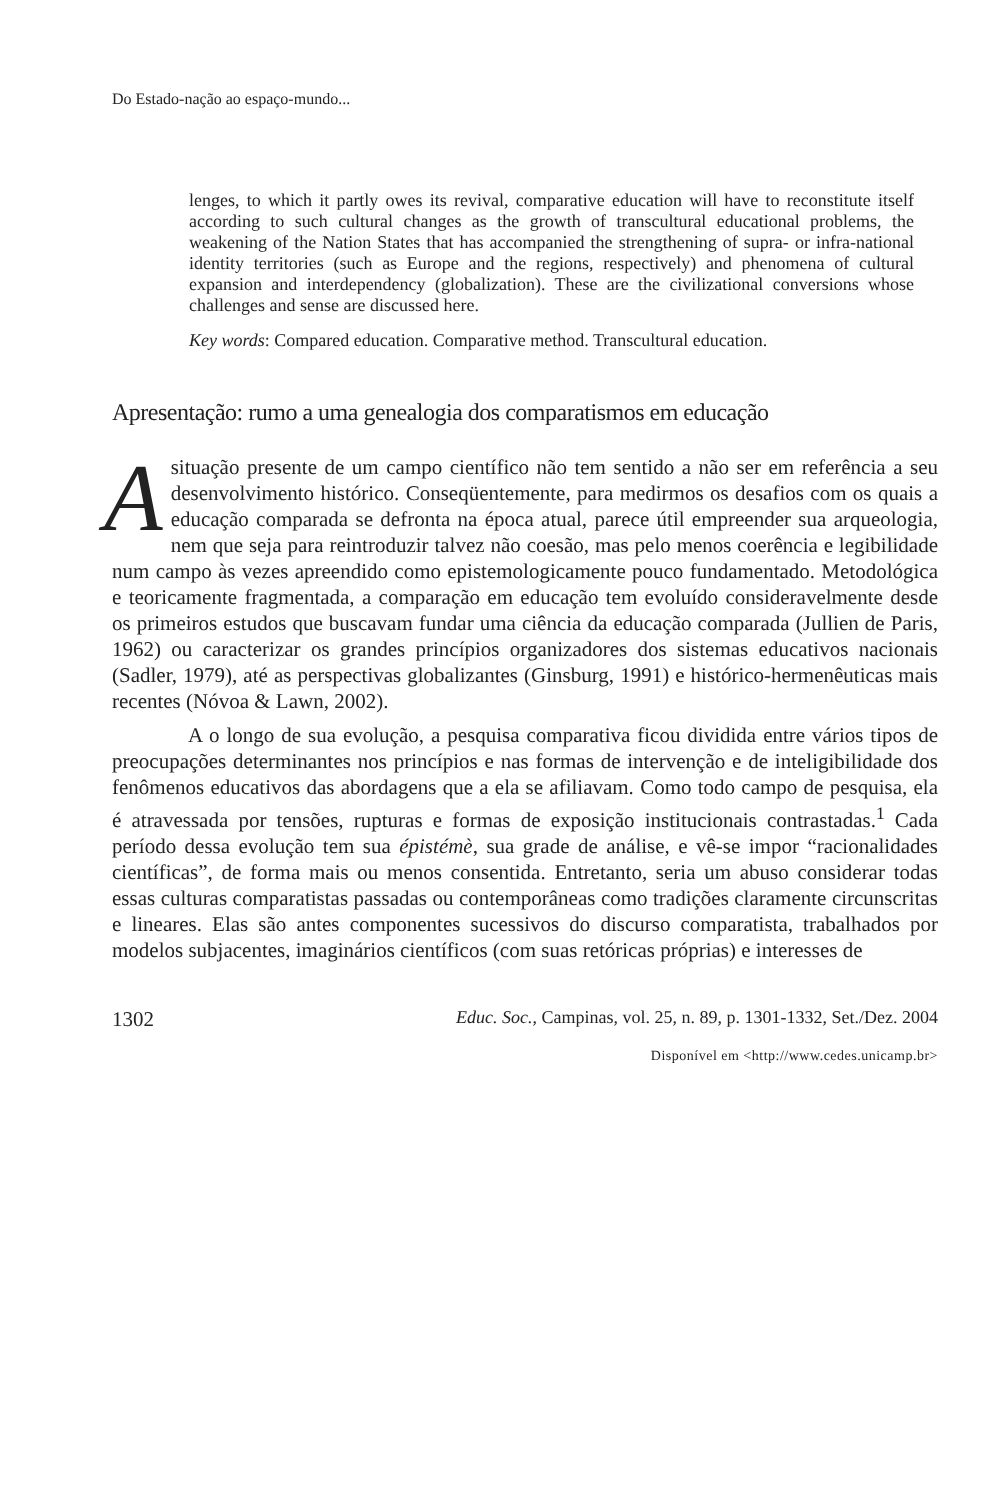Do Estado-nação ao espaço-mundo...
lenges, to which it partly owes its revival, comparative education will have to reconstitute itself according to such cultural changes as the growth of transcultural educational problems, the weakening of the Nation States that has accompanied the strengthening of supra- or infra-national identity territories (such as Europe and the regions, respectively) and phenomena of cultural expansion and interdependency (globalization). These are the civilizational conversions whose challenges and sense are discussed here.
Key words: Compared education. Comparative method. Transcultural education.
Apresentação: rumo a uma genealogia dos comparatismos em educação
A situação presente de um campo científico não tem sentido a não ser em referência a seu desenvolvimento histórico. Conseqüentemente, para medirmos os desafios com os quais a educação comparada se defronta na época atual, parece útil empreender sua arqueologia, nem que seja para reintroduzir talvez não coesão, mas pelo menos coerência e legibilidade num campo às vezes apreendido como epistemologicamente pouco fundamentado. Metodológica e teoricamente fragmentada, a comparação em educação tem evoluído consideravelmente desde os primeiros estudos que buscavam fundar uma ciência da educação comparada (Jullien de Paris, 1962) ou caracterizar os grandes princípios organizadores dos sistemas educativos nacionais (Sadler, 1979), até as perspectivas globalizantes (Ginsburg, 1991) e histórico-hermenêuticas mais recentes (Nóvoa & Lawn, 2002).
A o longo de sua evolução, a pesquisa comparativa ficou dividida entre vários tipos de preocupações determinantes nos princípios e nas formas de intervenção e de inteligibilidade dos fenômenos educativos das abordagens que a ela se afiliavam. Como todo campo de pesquisa, ela é atravessada por tensões, rupturas e formas de exposição institucionais contrastadas.<sup>1</sup> Cada período dessa evolução tem sua épistémè, sua grade de análise, e vê-se impor “racionalidades científicas”, de forma mais ou menos consentida. Entretanto, seria um abuso considerar todas essas culturas comparatistas passadas ou contemporâneas como tradições claramente circunscritas e lineares. Elas são antes componentes sucessivos do discurso comparatista, trabalhados por modelos subjacentes, imaginários científicos (com suas retóricas próprias) e interesses de
1302 Educ. Soc., Campinas, vol. 25, n. 89, p. 1301-1332, Set./Dez. 2004
Disponível em <http://www.cedes.unicamp.br>